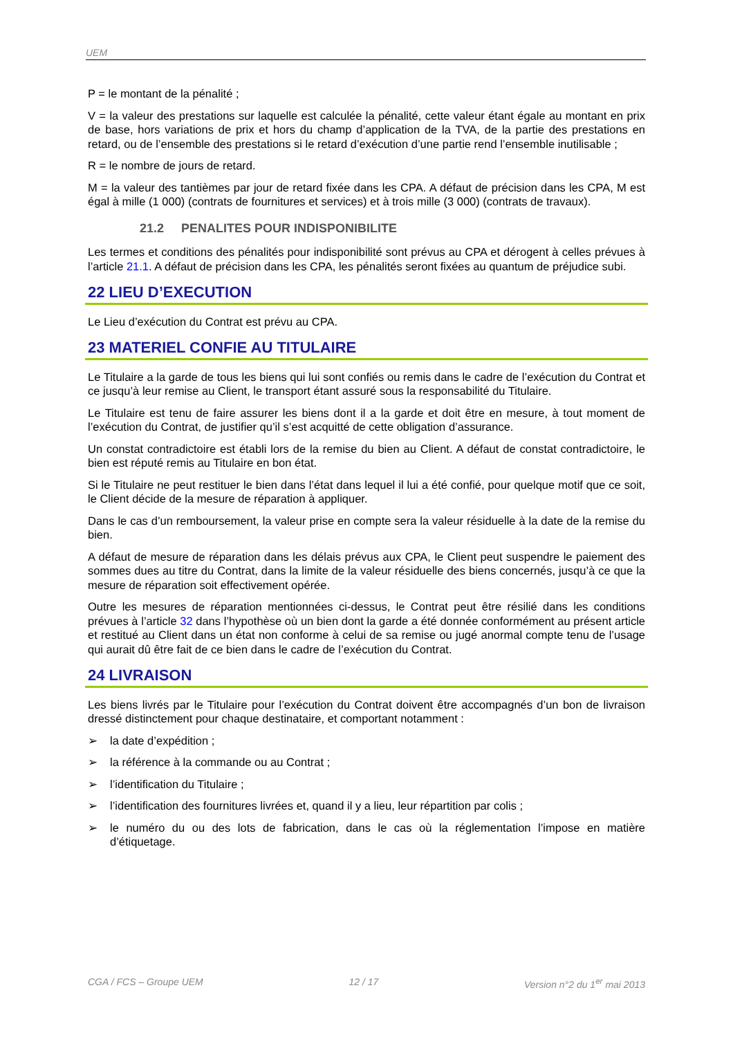UEM
P = le montant de la pénalité ;
V = la valeur des prestations sur laquelle est calculée la pénalité, cette valeur étant égale au montant en prix de base, hors variations de prix et hors du champ d’application de la TVA, de la partie des prestations en retard, ou de l’ensemble des prestations si le retard d’exécution d’une partie rend l’ensemble inutilisable ;
R = le nombre de jours de retard.
M = la valeur des tantièmes par jour de retard fixée dans les CPA. A défaut de précision dans les CPA, M est égal à mille (1 000) (contrats de fournitures et services) et à trois mille (3 000) (contrats de travaux).
21.2 PENALITES POUR INDISPONIBILITE
Les termes et conditions des pénalités pour indisponibilité sont prévus au CPA et dérogent à celles prévues à l’article 21.1. A défaut de précision dans les CPA, les pénalités seront fixées au quantum de préjudice subi.
22 LIEU D’EXECUTION
Le Lieu d’exécution du Contrat est prévu au CPA.
23 MATERIEL CONFIE AU TITULAIRE
Le Titulaire a la garde de tous les biens qui lui sont confiés ou remis dans le cadre de l’exécution du Contrat et ce jusqu’à leur remise au Client, le transport étant assuré sous la responsabilité du Titulaire.
Le Titulaire est tenu de faire assurer les biens dont il a la garde et doit être en mesure, à tout moment de l’exécution du Contrat, de justifier qu’il s’est acquitté de cette obligation d’assurance.
Un constat contradictoire est établi lors de la remise du bien au Client. A défaut de constat contradictoire, le bien est réputé remis au Titulaire en bon état.
Si le Titulaire ne peut restituer le bien dans l’état dans lequel il lui a été confié, pour quelque motif que ce soit, le Client décide de la mesure de réparation à appliquer.
Dans le cas d’un remboursement, la valeur prise en compte sera la valeur résiduelle à la date de la remise du bien.
A défaut de mesure de réparation dans les délais prévus aux CPA, le Client peut suspendre le paiement des sommes dues au titre du Contrat, dans la limite de la valeur résiduelle des biens concernés, jusqu’à ce que la mesure de réparation soit effectivement opérée.
Outre les mesures de réparation mentionnées ci-dessus, le Contrat peut être résilié dans les conditions prévues à l’article 32 dans l’hypothèse où un bien dont la garde a été donnée conformément au présent article et restitué au Client dans un état non conforme à celui de sa remise ou jugé anormal compte tenu de l’usage qui aurait dû être fait de ce bien dans le cadre de l’exécution du Contrat.
24 LIVRAISON
Les biens livrés par le Titulaire pour l’exécution du Contrat doivent être accompagnés d’un bon de livraison dressé distinctement pour chaque destinataire, et comportant notamment :
➢ la date d’expédition ;
➢ la référence à la commande ou au Contrat ;
➢ l’identification du Titulaire ;
➢ l’identification des fournitures livrées et, quand il y a lieu, leur répartition par colis ;
➢ le numéro du ou des lots de fabrication, dans le cas où la réglementation l’impose en matière d’étiquetage.
CGA / FCS – Groupe UEM 12 / 17 Version n°2 du 1<sup>er</sup> mai 2013